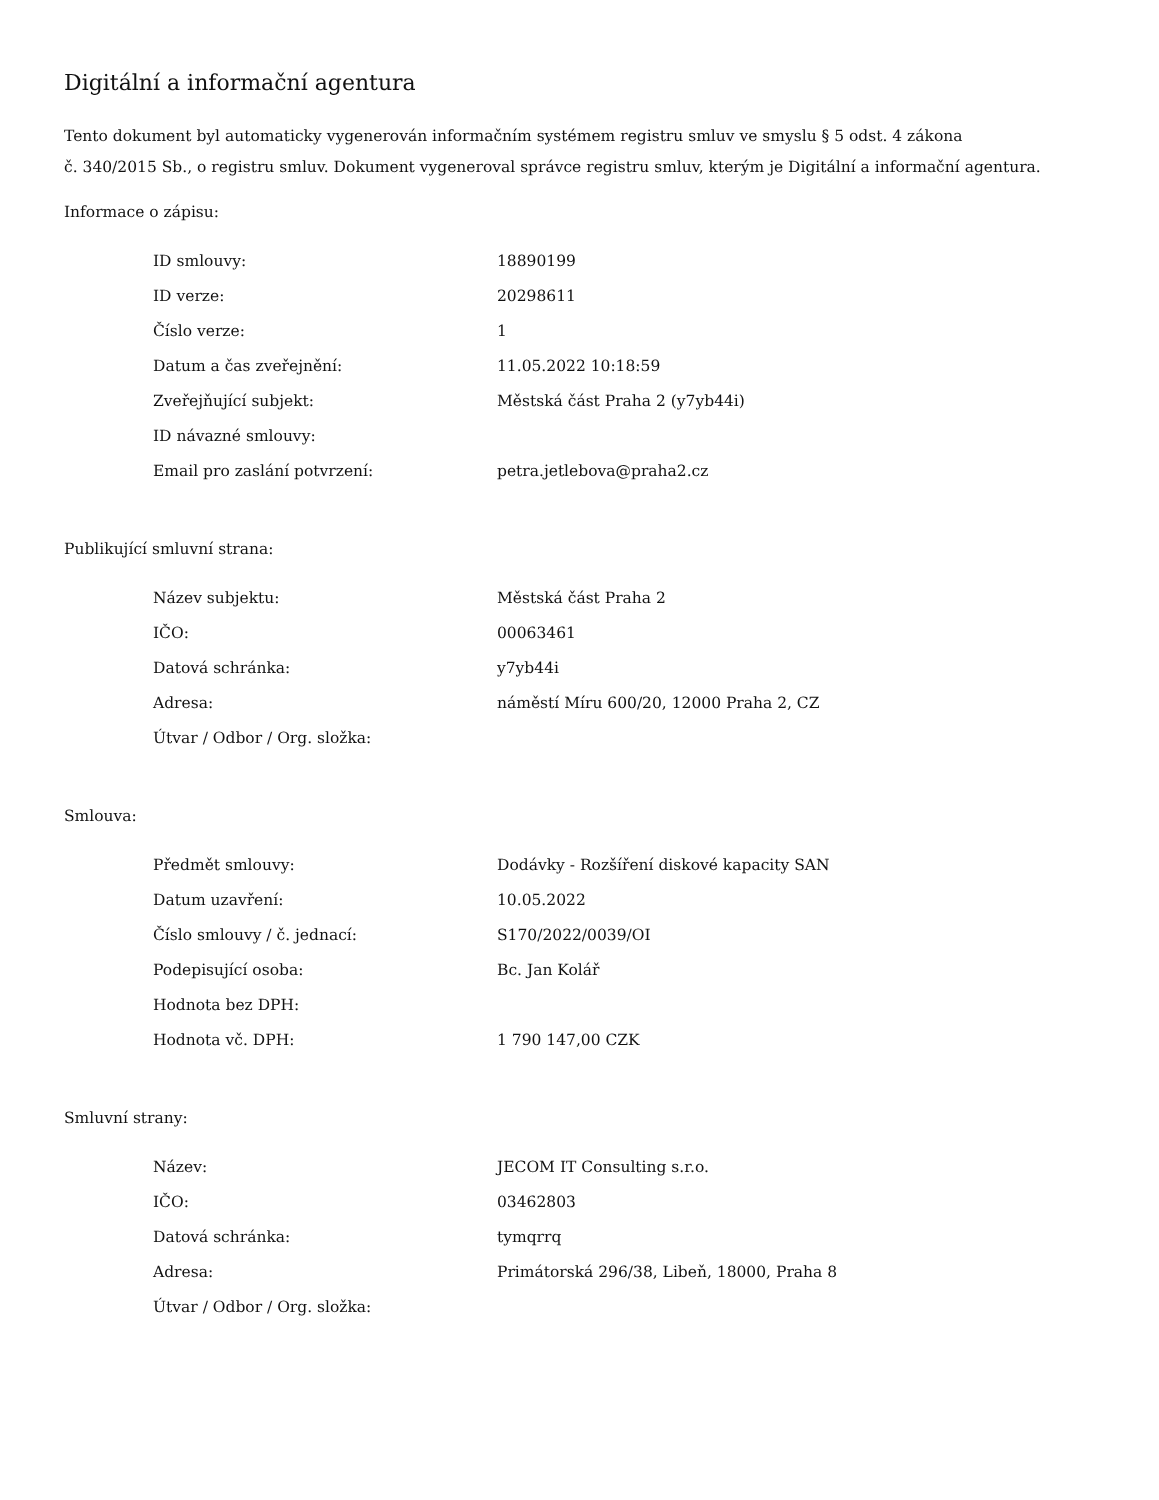Digitální a informační agentura
Tento dokument byl automaticky vygenerován informačním systémem registru smluv ve smyslu § 5 odst. 4 zákona
č. 340/2015 Sb., o registru smluv. Dokument vygeneroval správce registru smluv, kterým je Digitální a informační agentura.
Informace o zápisu:
| ID smlouvy: | 18890199 |
| ID verze: | 20298611 |
| Číslo verze: | 1 |
| Datum a čas zveřejnění: | 11.05.2022 10:18:59 |
| Zveřejňující subjekt: | Městská část Praha 2 (y7yb44i) |
| ID návazné smlouvy: | |
| Email pro zaslání potvrzení: | petra.jetlebova@praha2.cz |
Publikující smluvní strana:
| Název subjektu: | Městská část Praha 2 |
| IČO: | 00063461 |
| Datová schránka: | y7yb44i |
| Adresa: | náměstí Míru 600/20, 12000 Praha 2, CZ |
| Útvar / Odbor / Org. složka: | |
Smlouva:
| Předmět smlouvy: | Dodávky - Rozšíření diskové kapacity SAN |
| Datum uzavření: | 10.05.2022 |
| Číslo smlouvy / č. jednací: | S170/2022/0039/OI |
| Podepisující osoba: | Bc. Jan Kolář |
| Hodnota bez DPH: | |
| Hodnota vč. DPH: | 1 790 147,00 CZK |
Smluvní strany:
| Název: | JECOM IT Consulting s.r.o. |
| IČO: | 03462803 |
| Datová schránka: | tymqrrq |
| Adresa: | Primátorská 296/38, Libeň, 18000, Praha 8 |
| Útvar / Odbor / Org. složka: | |